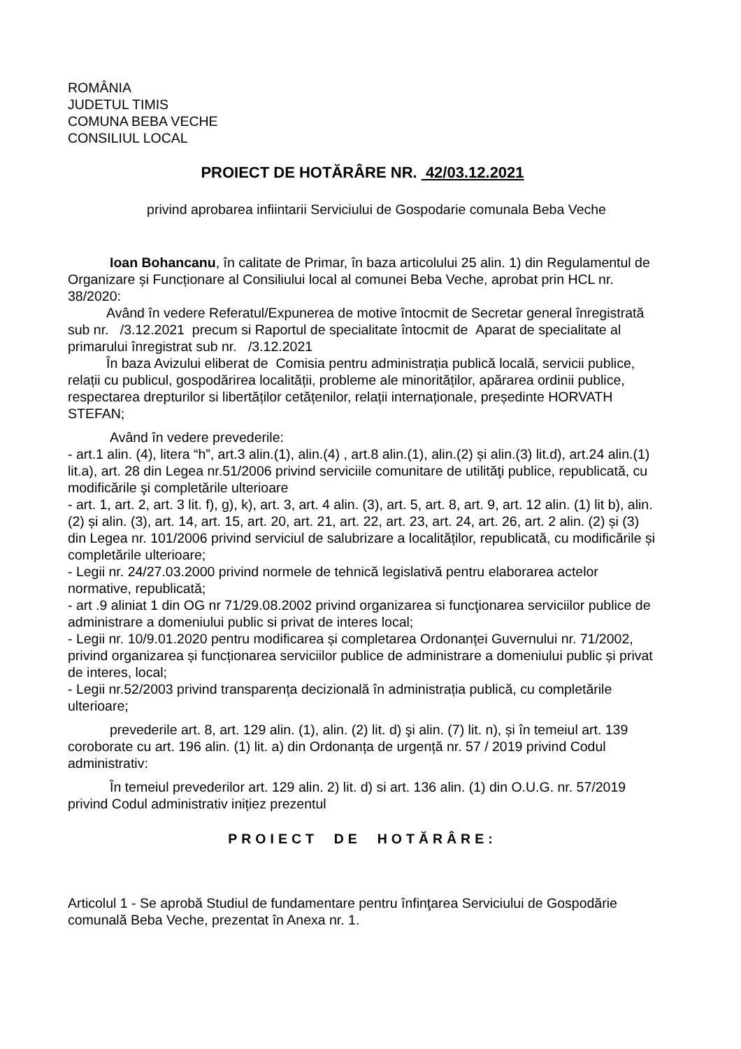ROMÂNIA
JUDETUL TIMIS
COMUNA BEBA VECHE
CONSILIUL LOCAL
PROIECT DE HOTĂRÂRE NR. 42/03.12.2021
privind aprobarea infiintarii Serviciului de Gospodarie comunala Beba Veche
Ioan Bohancanu, în calitate de Primar, în baza articolului 25 alin. 1) din Regulamentul de Organizare și Funcționare al Consiliului local al comunei Beba Veche, aprobat prin HCL nr. 38/2020:
Având în vedere Referatul/Expunerea de motive întocmit de Secretar general înregistrată sub nr. /3.12.2021 precum si Raportul de specialitate întocmit de Aparat de specialitate al primarului înregistrat sub nr. /3.12.2021
În baza Avizului eliberat de Comisia pentru administrația publică locală, servicii publice, relații cu publicul, gospodărirea localității, probleme ale minorităților, apărarea ordinii publice, respectarea drepturilor si libertăților cetățenilor, relații internaționale, președinte HORVATH STEFAN;
Având în vedere prevederile:
- art.1 alin. (4), litera “h”, art.3 alin.(1), alin.(4) , art.8 alin.(1), alin.(2) și alin.(3) lit.d), art.24 alin.(1) lit.a), art. 28 din Legea nr.51/2006 privind serviciile comunitare de utilităţi publice, republicată, cu modificările şi completările ulterioare
- art. 1, art. 2, art. 3 lit. f), g), k), art. 3, art. 4 alin. (3), art. 5, art. 8, art. 9, art. 12 alin. (1) lit b), alin. (2) și alin. (3), art. 14, art. 15, art. 20, art. 21, art. 22, art. 23, art. 24, art. 26, art. 2 alin. (2) și (3) din Legea nr. 101/2006 privind serviciul de salubrizare a localităților, republicată, cu modificările și completările ulterioare;
- Legii nr. 24/27.03.2000 privind normele de tehnică legislativă pentru elaborarea actelor normative, republicată;
- art .9 aliniat 1 din OG nr 71/29.08.2002 privind organizarea si funcţionarea serviciilor publice de administrare a domeniului public si privat de interes local;
- Legii nr. 10/9.01.2020 pentru modificarea și completarea Ordonanței Guvernului nr. 71/2002, privind organizarea și funcționarea serviciilor publice de administrare a domeniului public și privat de interes, local;
- Legii nr.52/2003 privind transparența decizională în administrația publică, cu completările ulterioare;
prevederile art. 8, art. 129 alin. (1), alin. (2) lit. d) şi alin. (7) lit. n), și în temeiul art. 139 coroborate cu art. 196 alin. (1) lit. a) din Ordonanța de urgență nr. 57 / 2019 privind Codul administrativ:
În temeiul prevederilor art. 129 alin. 2) lit. d) si art. 136 alin. (1) din O.U.G. nr. 57/2019 privind Codul administrativ inițiez prezentul
PROIECT DE HOTĂRÂRE:
Articolul 1 - Se aprobă Studiul de fundamentare pentru înfinţarea Serviciului de Gospodărie comunală Beba Veche, prezentat în Anexa nr. 1.